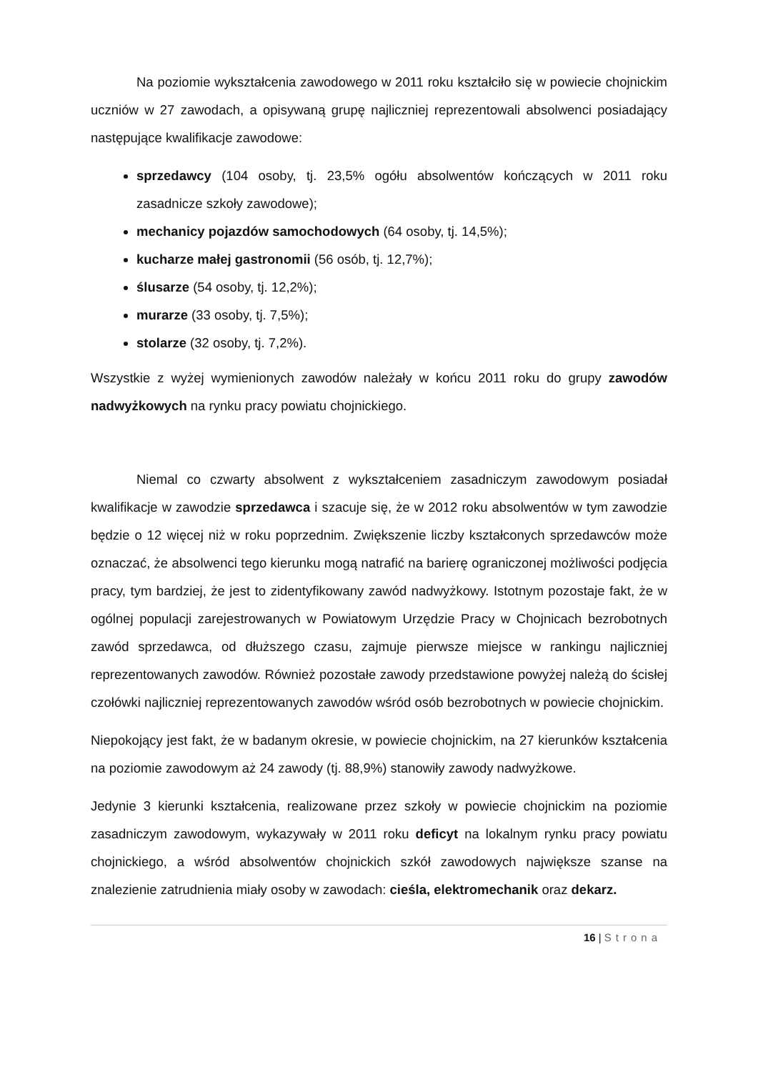Na poziomie wykształcenia zawodowego w 2011 roku kształciło się w powiecie chojnickim uczniów w 27 zawodach, a opisywaną grupę najliczniej reprezentowali absolwenci posiadający następujące kwalifikacje zawodowe:
sprzedawcy (104 osoby, tj. 23,5% ogółu absolwentów kończących w 2011 roku zasadnicze szkoły zawodowe);
mechanicy pojazdów samochodowych (64 osoby, tj. 14,5%);
kucharze małej gastronomii (56 osób, tj. 12,7%);
ślusarze (54 osoby, tj. 12,2%);
murarze (33 osoby, tj. 7,5%);
stolarze (32 osoby, tj. 7,2%).
Wszystkie z wyżej wymienionych zawodów należały w końcu 2011 roku do grupy zawodów nadwyżkowych na rynku pracy powiatu chojnickiego.
Niemal co czwarty absolwent z wykształceniem zasadniczym zawodowym posiadał kwalifikacje w zawodzie sprzedawca i szacuje się, że w 2012 roku absolwentów w tym zawodzie będzie o 12 więcej niż w roku poprzednim. Zwiększenie liczby kształconych sprzedawców może oznaczać, że absolwenci tego kierunku mogą natrafić na barierę ograniczonej możliwości podjęcia pracy, tym bardziej, że jest to zidentyfikowany zawód nadwyżkowy. Istotnym pozostaje fakt, że w ogólnej populacji zarejestrowanych w Powiatowym Urzędzie Pracy w Chojnicach bezrobotnych zawód sprzedawca, od dłuższego czasu, zajmuje pierwsze miejsce w rankingu najliczniej reprezentowanych zawodów. Również pozostałe zawody przedstawione powyżej należą do ścisłej czołówki najliczniej reprezentowanych zawodów wśród osób bezrobotnych w powiecie chojnickim.
Niepokojący jest fakt, że w badanym okresie, w powiecie chojnickim, na 27 kierunków kształcenia na poziomie zawodowym aż 24 zawody (tj. 88,9%) stanowiły zawody nadwyżkowe.
Jedynie 3 kierunki kształcenia, realizowane przez szkoły w powiecie chojnickim na poziomie zasadniczym zawodowym, wykazywały w 2011 roku deficyt na lokalnym rynku pracy powiatu chojnickiego, a wśród absolwentów chojnickich szkół zawodowych największe szanse na znalezienie zatrudnienia miały osoby w zawodach: cieśla, elektromechanik oraz dekarz.
16 | Strona